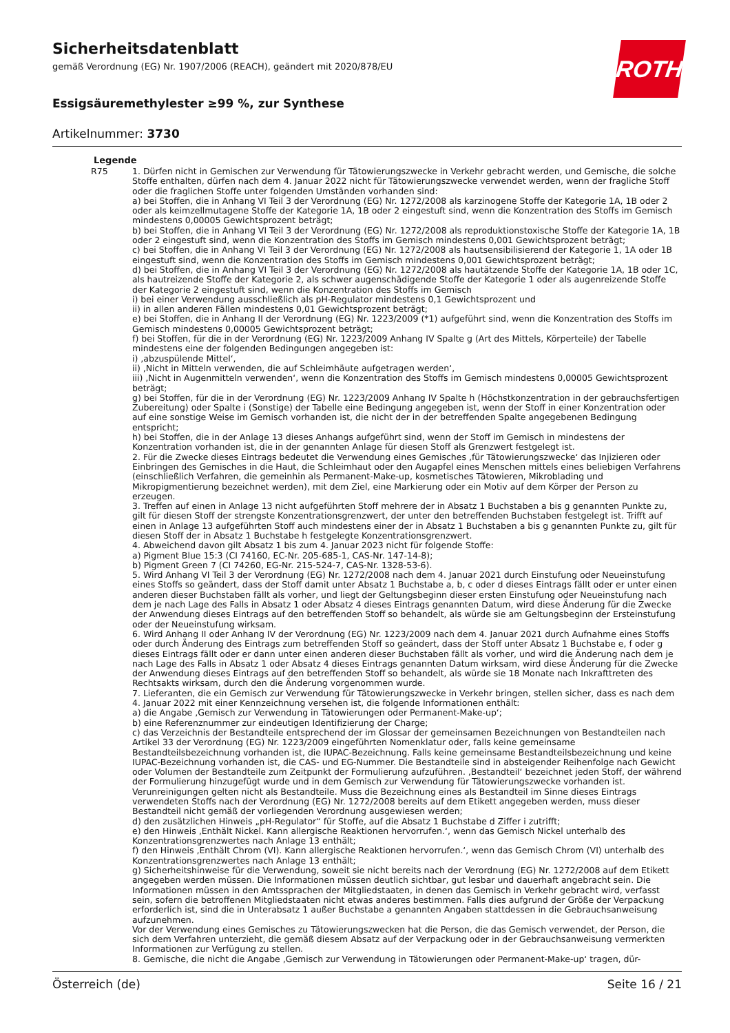Sicherheitsdatenblatt
gemäß Verordnung (EG) Nr. 1907/2006 (REACH), geändert mit 2020/878/EU
ROTH
Essigsäuremethylester ≥99 %, zur Synthese
Artikelnummer: 3730
Legende
R75 1. Dürfen nicht in Gemischen zur Verwendung für Tätowierungszwecke in Verkehr gebracht werden, und Gemische, die solche Stoffe enthalten, dürfen nach dem 4. Januar 2022 nicht für Tätowierungszwecke verwendet werden, wenn der fragliche Stoff oder die fraglichen Stoffe unter folgenden Umständen vorhanden sind:
a) bei Stoffen, die in Anhang VI Teil 3 der Verordnung (EG) Nr. 1272/2008 als karzinogene Stoffe der Kategorie 1A, 1B oder 2 oder als keimzellmutagene Stoffe der Kategorie 1A, 1B oder 2 eingestuft sind, wenn die Konzentration des Stoffs im Gemisch mindestens 0,00005 Gewichtsprozent beträgt;
b) bei Stoffen, die in Anhang VI Teil 3 der Verordnung (EG) Nr. 1272/2008 als reproduktionstoxische Stoffe der Kategorie 1A, 1B oder 2 eingestuft sind, wenn die Konzentration des Stoffs im Gemisch mindestens 0,001 Gewichtsprozent beträgt;
c) bei Stoffen, die in Anhang VI Teil 3 der Verordnung (EG) Nr. 1272/2008 als hautsensibilisierend der Kategorie 1, 1A oder 1B eingestuft sind, wenn die Konzentration des Stoffs im Gemisch mindestens 0,001 Gewichtsprozent beträgt;
d) bei Stoffen, die in Anhang VI Teil 3 der Verordnung (EG) Nr. 1272/2008 als hautätzende Stoffe der Kategorie 1A, 1B oder 1C, als hautreizende Stoffe der Kategorie 2, als schwer augenschädigende Stoffe der Kategorie 1 oder als augenreizende Stoffe der Kategorie 2 eingestuft sind, wenn die Konzentration des Stoffs im Gemisch
i) bei einer Verwendung ausschließlich als pH-Regulator mindestens 0,1 Gewichtsprozent und
ii) in allen anderen Fällen mindestens 0,01 Gewichtsprozent beträgt;
e) bei Stoffen, die in Anhang II der Verordnung (EG) Nr. 1223/2009 (*1) aufgeführt sind, wenn die Konzentration des Stoffs im Gemisch mindestens 0,00005 Gewichtsprozent beträgt;
f) bei Stoffen, für die in der Verordnung (EG) Nr. 1223/2009 Anhang IV Spalte g (Art des Mittels, Körperteile) der Tabelle mindestens eine der folgenden Bedingungen angegeben ist:
i) ‚abzuspülende Mittel‘,
ii) ‚Nicht in Mitteln verwenden, die auf Schleimhäute aufgetragen werden‘,
iii) ‚Nicht in Augenmitteln verwenden‘, wenn die Konzentration des Stoffs im Gemisch mindestens 0,00005 Gewichtsprozent beträgt;
g) bei Stoffen, für die in der Verordnung (EG) Nr. 1223/2009 Anhang IV Spalte h (Höchstkonzentration in der gebrauchsfertigen Zubereitung) oder Spalte i (Sonstige) der Tabelle eine Bedingung angegeben ist, wenn der Stoff in einer Konzentration oder auf eine sonstige Weise im Gemisch vorhanden ist, die nicht der in der betreffenden Spalte angegebenen Bedingung entspricht;
h) bei Stoffen, die in der Anlage 13 dieses Anhangs aufgeführt sind, wenn der Stoff im Gemisch in mindestens der Konzentration vorhanden ist, die in der genannten Anlage für diesen Stoff als Grenzwert festgelegt ist.
2. Für die Zwecke dieses Eintrags bedeutet die Verwendung eines Gemisches ‚für Tätowierungszwecke‘ das Injizieren oder Einbringen des Gemisches in die Haut, die Schleimhaut oder den Augapfel eines Menschen mittels eines beliebigen Verfahrens (einschließlich Verfahren, die gemeinhin als Permanent-Make-up, kosmetisches Tätowieren, Mikroblading und Mikropigmentierung bezeichnet werden), mit dem Ziel, eine Markierung oder ein Motiv auf dem Körper der Person zu erzeugen.
3. Treffen auf einen in Anlage 13 nicht aufgeführten Stoff mehrere der in Absatz 1 Buchstaben a bis g genannten Punkte zu, gilt für diesen Stoff der strengste Konzentrationsgrenzwert, der unter den betreffenden Buchstaben festgelegt ist. Trifft auf einen in Anlage 13 aufgeführten Stoff auch mindestens einer der in Absatz 1 Buchstaben a bis g genannten Punkte zu, gilt für diesen Stoff der in Absatz 1 Buchstabe h festgelegte Konzentrationsgrenzwert.
4. Abweichend davon gilt Absatz 1 bis zum 4. Januar 2023 nicht für folgende Stoffe:
a) Pigment Blue 15:3 (CI 74160, EC-Nr. 205-685-1, CAS-Nr. 147-14-8);
b) Pigment Green 7 (CI 74260, EG-Nr. 215-524-7, CAS-Nr. 1328-53-6).
5. Wird Anhang VI Teil 3 der Verordnung (EG) Nr. 1272/2008 nach dem 4. Januar 2021 durch Einstufung oder Neueinstufung eines Stoffs so geändert, dass der Stoff damit unter Absatz 1 Buchstabe a, b, c oder d dieses Eintrags fällt oder er unter einen anderen dieser Buchstaben fällt als vorher, und liegt der Geltungsbeginn dieser ersten Einstufung oder Neueinstufung nach dem je nach Lage des Falls in Absatz 1 oder Absatz 4 dieses Eintrags genannten Datum, wird diese Änderung für die Zwecke der Anwendung dieses Eintrags auf den betreffenden Stoff so behandelt, als würde sie am Geltungsbeginn der Ersteinstufung oder der Neueinstufung wirksam.
6. Wird Anhang II oder Anhang IV der Verordnung (EG) Nr. 1223/2009 nach dem 4. Januar 2021 durch Aufnahme eines Stoffs oder durch Änderung des Eintrags zum betreffenden Stoff so geändert, dass der Stoff unter Absatz 1 Buchstabe e, f oder g dieses Eintrags fällt oder er dann unter einen anderen dieser Buchstaben fällt als vorher, und wird die Änderung nach dem je nach Lage des Falls in Absatz 1 oder Absatz 4 dieses Eintrags genannten Datum wirksam, wird diese Änderung für die Zwecke der Anwendung dieses Eintrags auf den betreffenden Stoff so behandelt, als würde sie 18 Monate nach Inkrafttreten des Rechtsakts wirksam, durch den die Änderung vorgenommen wurde.
7. Lieferanten, die ein Gemisch zur Verwendung für Tätowierungszwecke in Verkehr bringen, stellen sicher, dass es nach dem 4. Januar 2022 mit einer Kennzeichnung versehen ist, die folgende Informationen enthält:
a) die Angabe ‚Gemisch zur Verwendung in Tätowierungen oder Permanent-Make-up‘;
b) eine Referenznummer zur eindeutigen Identifizierung der Charge;
c) das Verzeichnis der Bestandteile entsprechend der im Glossar der gemeinsamen Bezeichnungen von Bestandteilen nach Artikel 33 der Verordnung (EG) Nr. 1223/2009 eingeführten Nomenklatur oder, falls keine gemeinsame Bestandteilsbezeichnung vorhanden ist, die IUPAC-Bezeichnung. Falls keine gemeinsame Bestandteilsbezeichnung und keine IUPAC-Bezeichnung vorhanden ist, die CAS- und EG-Nummer. Die Bestandteile sind in absteigender Reihenfolge nach Gewicht oder Volumen der Bestandteile zum Zeitpunkt der Formulierung aufzuführen. ‚Bestandteil‘ bezeichnet jeden Stoff, der während der Formulierung hinzugefügt wurde und in dem Gemisch zur Verwendung für Tätowierungszwecke vorhanden ist. Verunreinigungen gelten nicht als Bestandteile. Muss die Bezeichnung eines als Bestandteil im Sinne dieses Eintrags verwendeten Stoffs nach der Verordnung (EG) Nr. 1272/2008 bereits auf dem Etikett angegeben werden, muss dieser Bestandteil nicht gemäß der vorliegenden Verordnung ausgewiesen werden;
d) den zusätzlichen Hinweis „pH-Regulator“ für Stoffe, auf die Absatz 1 Buchstabe d Ziffer i zutrifft;
e) den Hinweis ‚Enthält Nickel. Kann allergische Reaktionen hervorrufen.‘, wenn das Gemisch Nickel unterhalb des Konzentrationsgrenzwertes nach Anlage 13 enthält;
f) den Hinweis ‚Enthält Chrom (VI). Kann allergische Reaktionen hervorrufen.‘, wenn das Gemisch Chrom (VI) unterhalb des Konzentrationsgrenzwertes nach Anlage 13 enthält;
g) Sicherheitshinweise für die Verwendung, soweit sie nicht bereits nach der Verordnung (EG) Nr. 1272/2008 auf dem Etikett angegeben werden müssen. Die Informationen müssen deutlich sichtbar, gut lesbar und dauerhaft angebracht sein. Die Informationen müssen in den Amtssprachen der Mitgliedstaaten, in denen das Gemisch in Verkehr gebracht wird, verfasst sein, sofern die betroffenen Mitgliedstaaten nicht etwas anderes bestimmen. Falls dies aufgrund der Größe der Verpackung erforderlich ist, sind die in Unterabsatz 1 außer Buchstabe a genannten Angaben stattdessen in die Gebrauchsanweisung aufzunehmen.
Vor der Verwendung eines Gemisches zu Tätowierungszwecken hat die Person, die das Gemisch verwendet, der Person, die sich dem Verfahren unterzieht, die gemäß diesem Absatz auf der Verpackung oder in der Gebrauchsanweisung vermerkten Informationen zur Verfügung zu stellen.
8. Gemische, die nicht die Angabe ‚Gemisch zur Verwendung in Tätowierungen oder Permanent-Make-up‘ tragen, dür-
Österreich (de) Seite 16 / 21